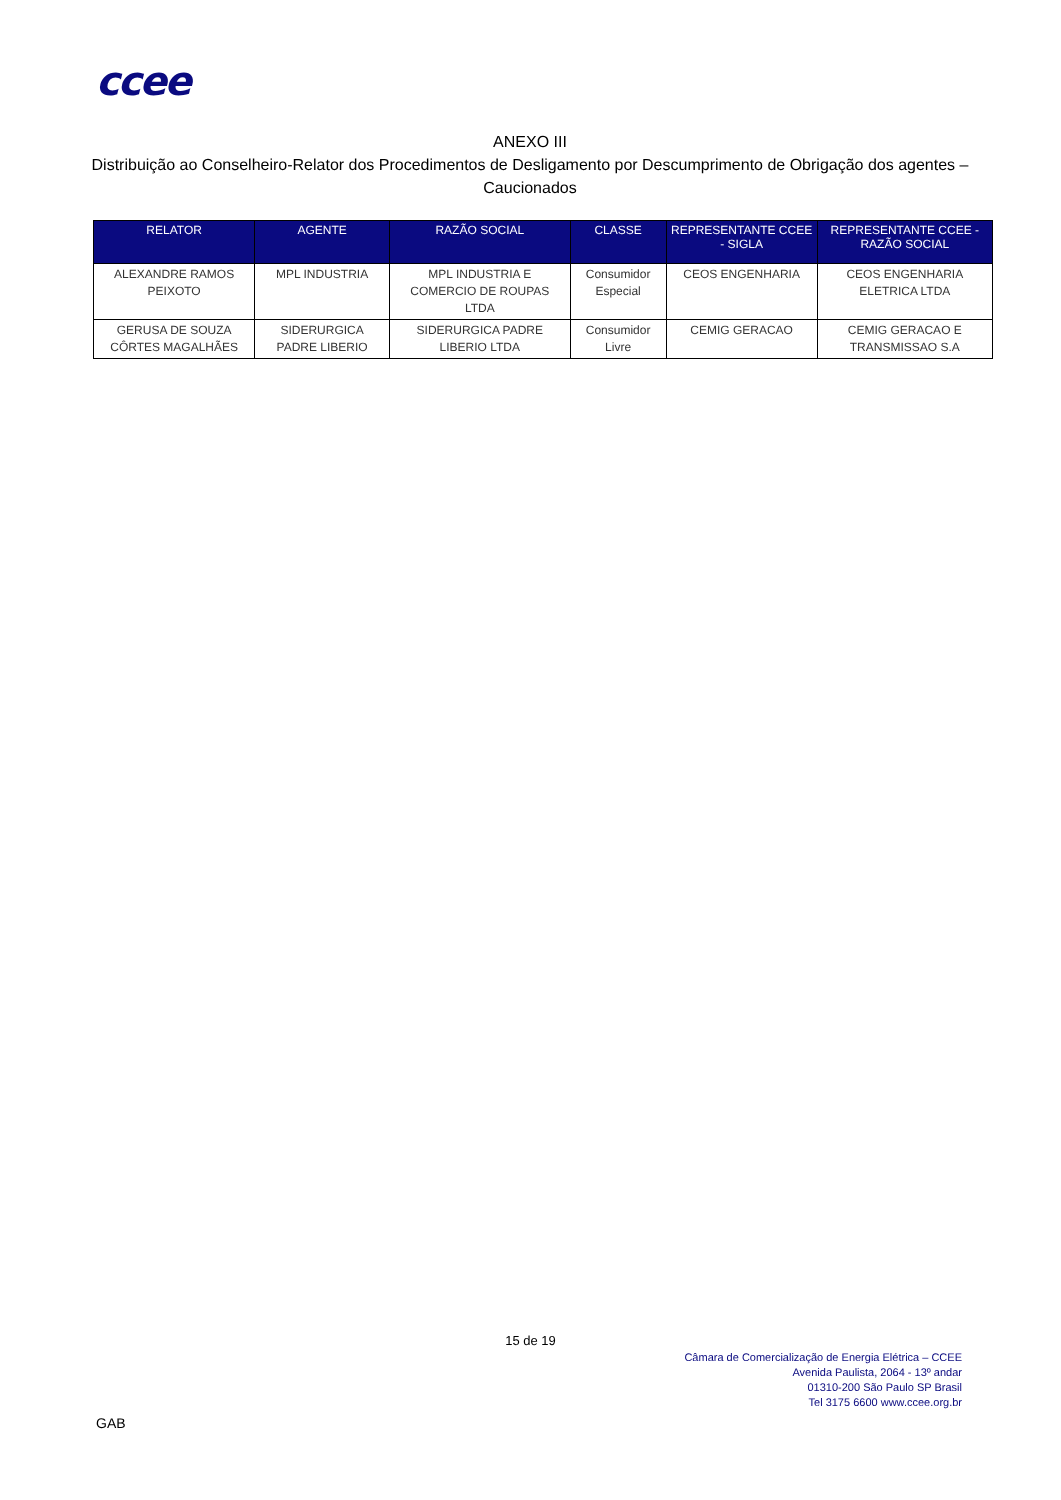ccee
ANEXO III
Distribuição ao Conselheiro-Relator dos Procedimentos de Desligamento por Descumprimento de Obrigação dos agentes – Caucionados
| RELATOR | AGENTE | RAZÃO SOCIAL | CLASSE | REPRESENTANTE CCEE - SIGLA | REPRESENTANTE CCEE - RAZÃO SOCIAL |
| --- | --- | --- | --- | --- | --- |
| ALEXANDRE RAMOS PEIXOTO | MPL INDUSTRIA | MPL INDUSTRIA E COMERCIO DE ROUPAS LTDA | Consumidor Especial | CEOS ENGENHARIA | CEOS ENGENHARIA ELETRICA LTDA |
| GERUSA DE SOUZA CÔRTES MAGALHÃES | SIDERURGICA PADRE LIBERIO | SIDERURGICA PADRE LIBERIO LTDA | Consumidor Livre | CEMIG GERACAO | CEMIG GERACAO E TRANSMISSAO S.A |
15 de 19
Câmara de Comercialização de Energia Elétrica – CCEE
Avenida Paulista, 2064 - 13º andar
01310-200 São Paulo SP Brasil
Tel 3175 6600 www.ccee.org.br
GAB